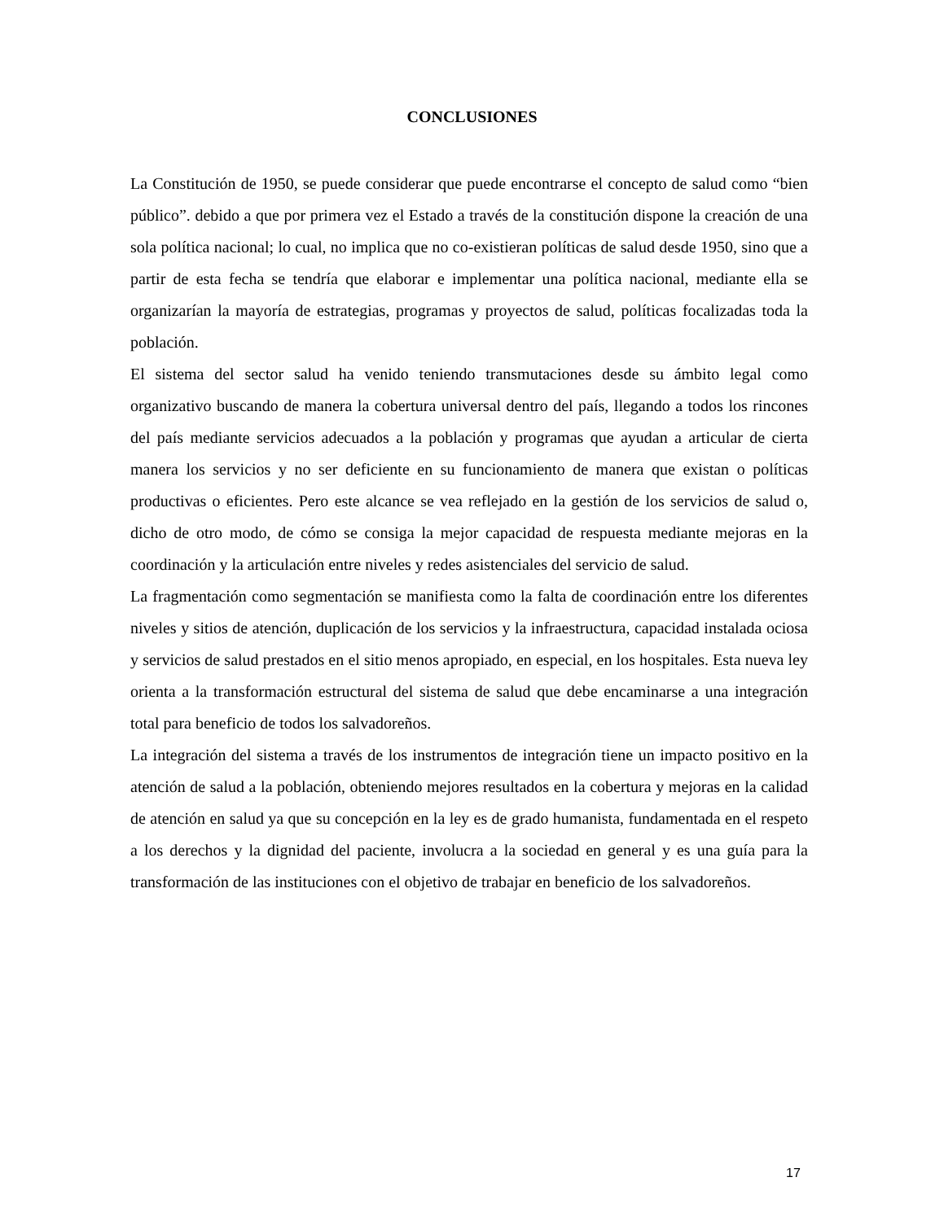CONCLUSIONES
La Constitución de 1950, se puede considerar que puede encontrarse el concepto de salud como “bien público”. debido a que por primera vez el Estado a través de la constitución dispone la creación de una sola política nacional; lo cual, no implica que no co-existieran políticas de salud desde 1950, sino que a partir de esta fecha se tendría que elaborar e implementar una política nacional, mediante ella se organizarían la mayoría de estrategias, programas y proyectos de salud, políticas focalizadas toda la población.
El sistema del sector salud ha venido teniendo transmutaciones desde su ámbito legal como organizativo buscando de manera la cobertura universal dentro del país, llegando a todos los rincones del país mediante servicios adecuados a la población y programas que ayudan a articular de cierta manera los servicios y no ser deficiente en su funcionamiento de manera que existan o políticas productivas o eficientes. Pero este alcance se vea reflejado en la gestión de los servicios de salud o, dicho de otro modo, de cómo se consiga la mejor capacidad de respuesta mediante mejoras en la coordinación y la articulación entre niveles y redes asistenciales del servicio de salud.
La fragmentación como segmentación se manifiesta como la falta de coordinación entre los diferentes niveles y sitios de atención, duplicación de los servicios y la infraestructura, capacidad instalada ociosa y servicios de salud prestados en el sitio menos apropiado, en especial, en los hospitales. Esta nueva ley orienta a la transformación estructural del sistema de salud que debe encaminarse a una integración total para beneficio de todos los salvadoreños.
La integración del sistema a través de los instrumentos de integración tiene un impacto positivo en la atención de salud a la población, obteniendo mejores resultados en la cobertura y mejoras en la calidad de atención en salud ya que su concepción en la ley es de grado humanista, fundamentada en el respeto a los derechos y la dignidad del paciente, involucra a la sociedad en general y es una guía para la transformación de las instituciones con el objetivo de trabajar en beneficio de los salvadoreños.
17